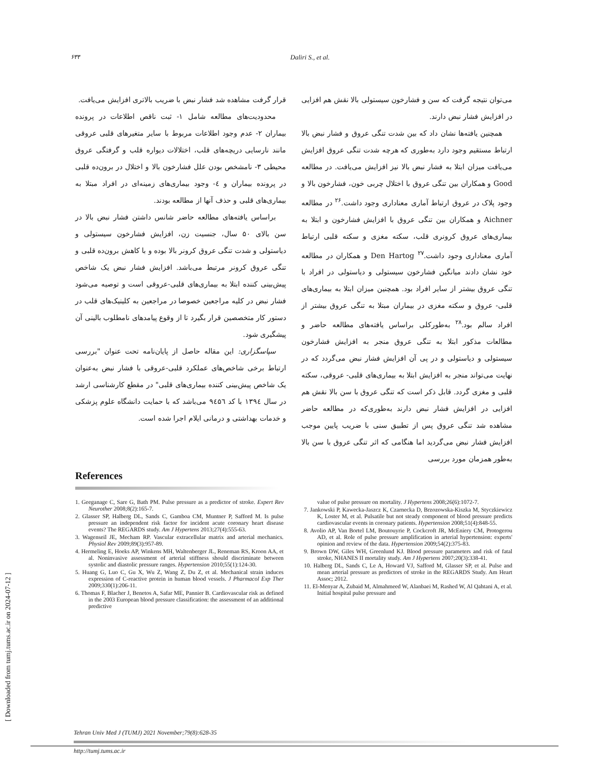۶۳۳ Daliri S., et al.
می‌توان نتیجه گرفت که سن و فشارخون سیستولی بالا نقش هم افزایی در افزایش فشار نبض دارند.
همچنین یافته‌ها نشان داد که بین شدت تنگی عروق و فشار نبض بالا ارتباط مستقیم وجود دارد به‌طوری که هرچه شدت تنگی عروق افزایش می‌یافت میزان ابتلا به فشار نبض بالا نیز افزایش می‌یافت. در مطالعه Good و همکاران بین تنگی عروق با اختلال چربی خون، فشارخون بالا و وجود پلاک در عروق ارتباط آماری معناداری وجود داشت.<sup>۲۶</sup> در مطالعه Aichner و همکاران بین تنگی عروق با افزایش فشارخون و ابتلا به بیماری‌های عروق کرونری قلب، سکته مغزی و سکته قلبی ارتباط آماری معناداری وجود داشت.<sup>۲۷</sup> Den Hartog و همکاران در مطالعه خود نشان دادند میانگین فشارخون سیستولی و دیاستولی در افراد با تنگی عروق بیشتر از سایر افراد بود. همچنین میزان ابتلا به بیماری‌های قلبی- عروق و سکته مغزی در بیماران مبتلا به تنگی عروق بیشتر از افراد سالم بود.<sup>۲۸</sup> به‌طورکلی براساس یافته‌های مطالعه حاضر و مطالعات مذکور ابتلا به تنگی عروق منجر به افزایش فشارخون سیستولی و دیاستولی و در پی آن افزایش فشار نبض می‌گردد که در نهایت می‌تواند منجر به افزایش ابتلا به بیماری‌های قلبی- عروقی، سکته قلبی و مغزی گردد. قابل ذکر است که تنگی عروق با سن بالا نقش هم افزایی در افزایش فشار نبض دارند به‌طوری‌که در مطالعه حاضر مشاهده شد تنگی عروق پس از تطبیق سنی با ضریب پایین موجب افزایش فشار نبض می‌گردید اما هنگامی که اثر تنگی عروق با سن بالا به‌طور همزمان مورد بررسی
قرار گرفت مشاهده شد فشار نبض با ضریب بالاتری افزایش می‌یافت.
محدودیت‌های مطالعه شامل ۱- ثبت ناقص اطلاعات در پرونده بیماران ۲- عدم وجود اطلاعات مربوط با سایر متغیرهای قلبی عروقی مانند نارسایی دریچه‌های قلب، اختلالات دیواره قلب و گرفتگی عروق محیطی ۳- نامشخص بودن علل فشارخون بالا و اختلال در برون‌ده قلبی در پرونده بیماران و ٤- وجود بیماری‌های زمینه‌ای در افراد مبتلا به بیماری‌های قلبی و حذف آنها از مطالعه بودند.
براساس یافته‌های مطالعه حاضر شانس داشتن فشار نبض بالا در سن بالای ۵۰ سال، جنسیت زن، افزایش فشارخون سیستولی و دیاستولی و شدت تنگی عروق کرونر بالا بوده و با کاهش برون‌ده قلبی و تنگی عروق کرونر مرتبط می‌باشد. افزایش فشار نبض یک شاخص پیش‌بینی کننده ابتلا به بیماری‌های قلبی-عروقی است و توصیه می‌شود فشار نبض در کلیه مراجعین خصوصا در مراجعین به کلینیک‌های قلب در دستور کار متخصصین قرار بگیرد تا از وقوع پیامدهای نامطلوب بالینی آن پیشگیری شود.
سپاسگزاری: این مقاله حاصل از پایان‌نامه تحت عنوان "بررسی ارتباط برخی شاخص‌های عملکرد قلبی-عروقی با فشار نبض به‌عنوان یک شاخص پیش‌بینی کننده بیماری‌های قلبی" در مقطع کارشناسی ارشد در سال ۱۳۹٤ با کد ۹٤۵٦ می‌باشد که با حمایت دانشگاه علوم پزشکی و خدمات بهداشتی و درمانی ایلام اجرا شده است.
References
1. Geeganage C, Sare G, Bath PM. Pulse pressure as a predictor of stroke. Expert Rev Neurother 2008;8(2):165-7.
2. Glasser SP, Halberg DL, Sands C, Gamboa CM, Muntner P, Safford M. Is pulse pressure an independent risk factor for incident acute coronary heart disease events? The REGARDS study. Am J Hypertens 2013;27(4):555-63.
3. Wagenseil JE, Mecham RP. Vascular extracellular matrix and arterial mechanics. Physiol Rev 2009;89(3):957-89.
4. Hermeling E, Hoeks AP, Winkens MH, Waltenberger JL, Reneman RS, Kroon AA, et al. Noninvasive assessment of arterial stiffness should discriminate between systolic and diastolic pressure ranges. Hypertension 2010;55(1):124-30.
5. Huang G, Luo C, Gu X, Wu Z, Wang Z, Du Z, et al. Mechanical strain induces expression of C-reactive protein in human blood vessels. J Pharmacol Exp Ther 2009;330(1):206-11.
6. Thomas F, Blacher J, Benetos A, Safar ME, Pannier B. Cardiovascular risk as defined in the 2003 European blood pressure classification: the assessment of an additional predictive
value of pulse pressure on mortality. J Hypertens 2008;26(6):1072-7.
7. Jankowski P, Kawecka-Jaszcz K, Czarnecka D, Brzozowska-Kiszka M, Styczkiewicz K, Loster M, et al. Pulsatile but not steady component of blood pressure predicts cardiovascular events in coronary patients. Hypertension 2008;51(4):848-55.
8. Avolio AP, Van Bortel LM, Boutouyrie P, Cockcroft JR, McEniery CM, Protogerou AD, et al. Role of pulse pressure amplification in arterial hypertension: experts' opinion and review of the data. Hypertension 2009;54(2):375-83.
9. Brown DW, Giles WH, Greenlund KJ. Blood pressure parameters and risk of fatal stroke, NHANES II mortality study. Am J Hypertens 2007;20(3):338-41.
10. Halberg DL, Sands C, Le A, Howard VJ, Safford M, Glasser SP, et al. Pulse and mean arterial pressure as predictors of stroke in the REGARDS Study. Am Heart Assoc; 2012.
11. El-Menyar A, Zubaid M, Almahmeed W, Alanbaei M, Rashed W, Al Qahtani A, et al. Initial hospital pulse pressure and
[ Downloaded from tumj.tums.ac.ir on 2024-07-12 ]
Tehran Univ Med J (TUMJ) 2021 November;79(8):628-35
http://tumj.tums.ac.ir